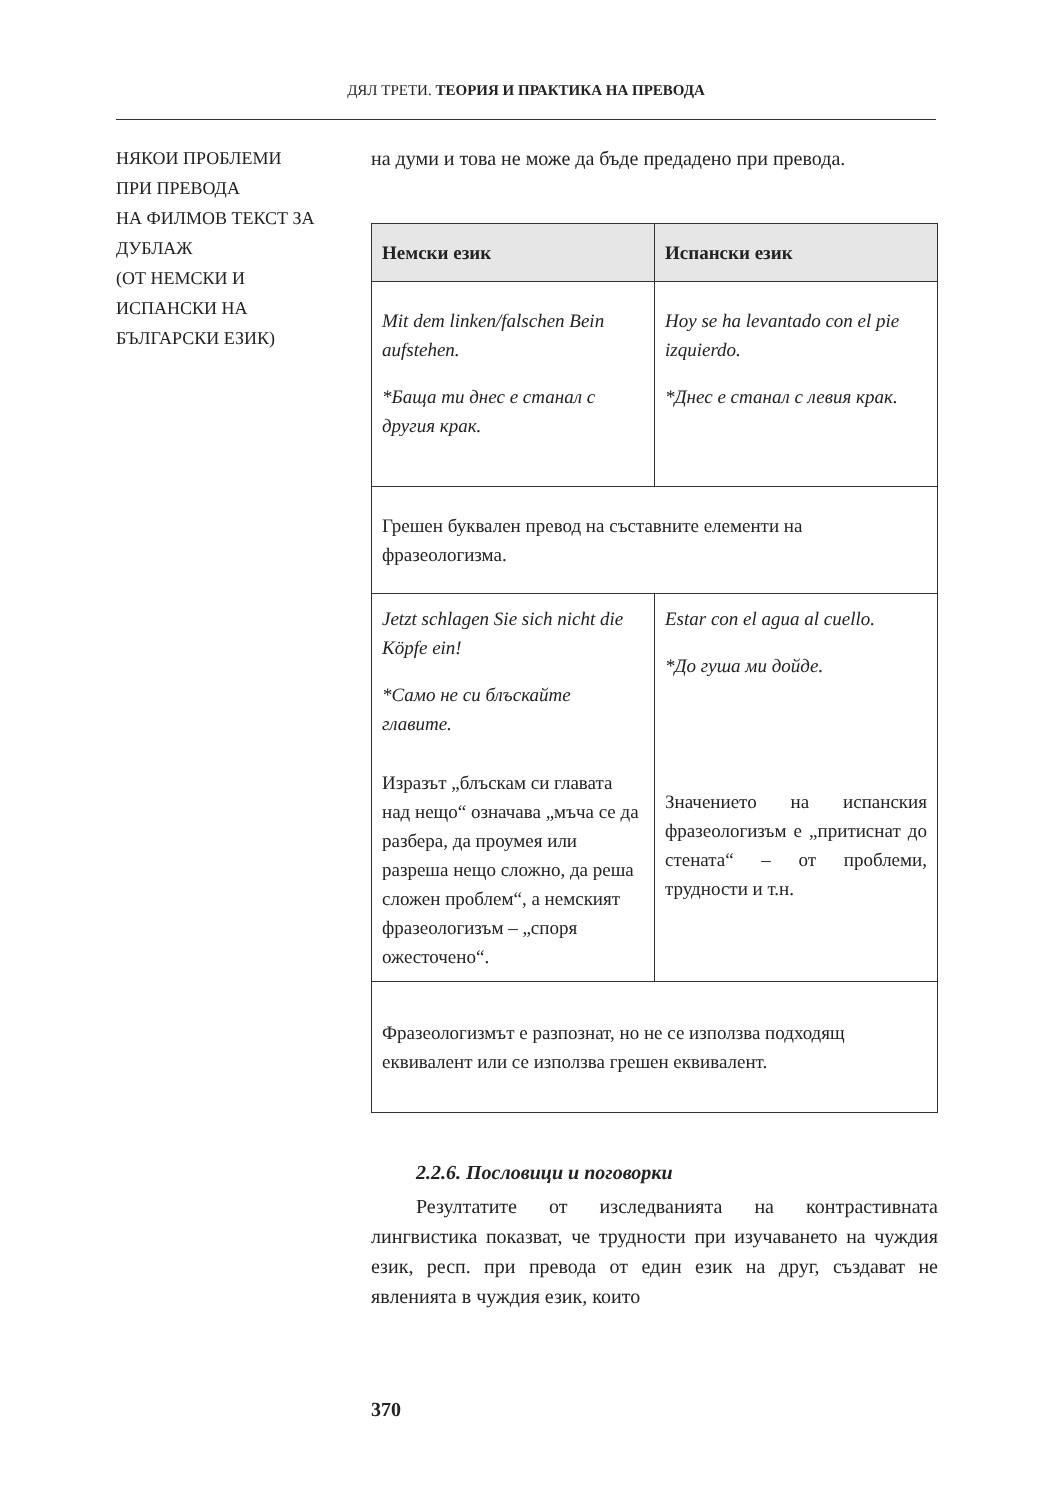ДЯЛ ТРЕТИ. ТЕОРИЯ И ПРАКТИКА НА ПРЕВОДА
НЯКОИ ПРОБЛЕМИ
ПРИ ПРЕВОДА
НА ФИЛМОВ ТЕКСТ ЗА
ДУБЛАЖ
(ОТ НЕМСКИ И
ИСПАНСКИ НА
БЪЛГАРСКИ ЕЗИК)
на думи и това не може да бъде предадено при превода.
| Немски език | Испански език |
| --- | --- |
| Mit dem linken/falschen Bein aufstehen. *Баща ти днес е станал с другия крак. | Hoy se ha levantado con el pie izquierdo. *Днес е станал с левия крак. |
| Грешен буквален превод на съставните елементи на фразеологизма. | |
| Jetzt schlagen Sie sich nicht die Köpfe ein! *Само не си блъскайте главите. Изразът „блъскам си главата над нещо“ означава „мъча се да разбера, да проумея или разреша нещо сложно, да реша сложен проблем“, а немският фразеологизъм – „споря ожесточено“. | Estar con el agua al cuello. *До гуша ми дойде. Значението на испанския фразеологизъм е „притиснат до стената“ – от проблеми, трудности и т.н. |
| Фразеологизмът е разпознат, но не се използва подходящ еквивалент или се използва грешен еквивалент. | |
2.2.6. Пословици и поговорки
Резултатите от изследванията на контрастивната лингвистика показват, че трудности при изучаването на чуждия език, респ. при превода от един език на друг, създават не явленията в чуждия език, които
370